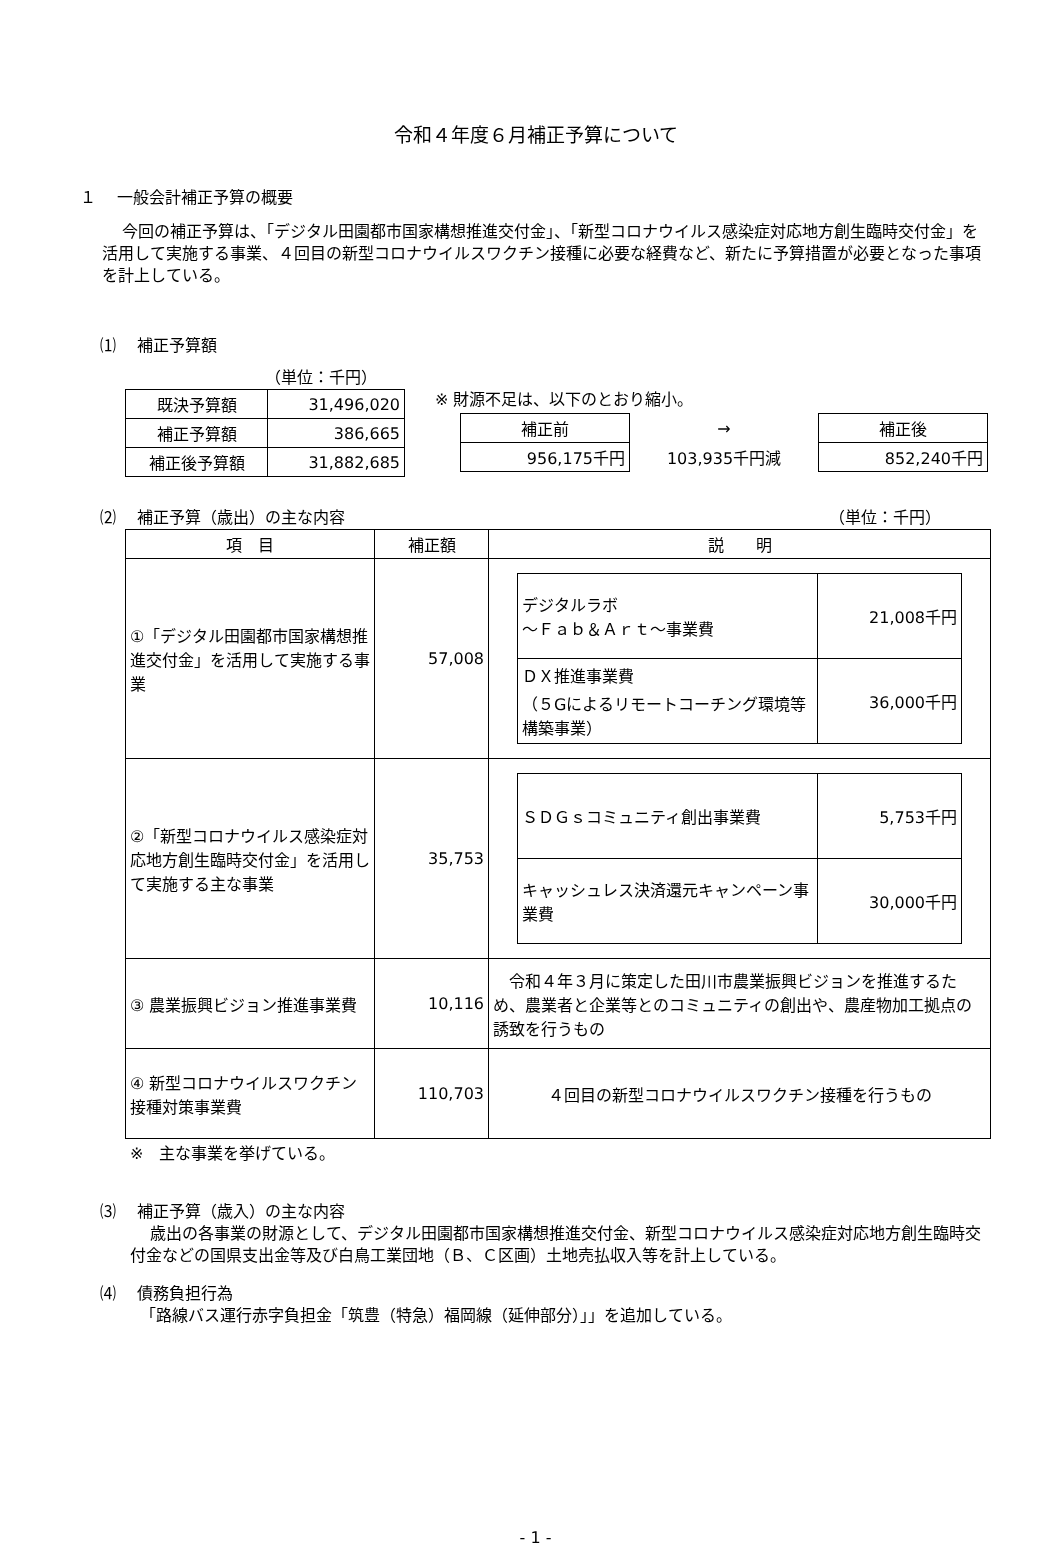令和４年度６月補正予算について
１　 一般会計補正予算の概要
今回の補正予算は、「デジタル田園都市国家構想推進交付金」、「新型コロナウイルス感染症対応地方創生臨時交付金」を活用して実施する事業、４回目の新型コロナウイルスワクチン接種に必要な経費など、新たに予算措置が必要となった事項を計上している。
⑴　 補正予算額
（単位：千円）
| 既決予算額 | 31,496,020 |
| 補正予算額 | 386,665 |
| 補正後予算額 | 31,882,685 |
※ 財源不足は、以下のとおり縮小。
| 補正前 | → | 補正後 |
| 956,175千円 | 103,935千円減 | 852,240千円 |
⑵　 補正予算（歳出）の主な内容 （単位：千円）
| 項 目 | 補正額 | 説 明 |
| --- | --- | --- |
| ①「デジタル田園都市国家構想推進交付金」を活用して実施する事業 | 57,008 | / デジタルラボ ～Ｆａｂ＆Ａｒｔ～事業費 / 21,008千円 / / ＤＸ推進事業費 （５Gによるリモートコーチング環境等構築事業） / 36,000千円 / |
| ②「新型コロナウイルス感染症対応地方創生臨時交付金」を活用して実施する主な事業 | 35,753 | / ＳＤＧｓコミュニティ創出事業費 / 5,753千円 / / キャッシュレス決済還元キャンペーン事業費 / 30,000千円 / |
| ③ 農業振興ビジョン推進事業費 | 10,116 | 令和４年３月に策定した田川市農業振興ビジョンを推進するため、農業者と企業等とのコミュニティの創出や、農産物加工拠点の誘致を行うもの |
| ④ 新型コロナウイルスワクチン接種対策事業費 | 110,703 | ４回目の新型コロナウイルスワクチン接種を行うもの |
※　主な事業を挙げている。
⑶　 補正予算（歳入）の主な内容
歳出の各事業の財源として、デジタル田園都市国家構想推進交付金、新型コロナウイルス感染症対応地方創生臨時交付金などの国県支出金等及び白鳥工業団地（Ｂ、Ｃ区画）土地売払収入等を計上している。
⑷　 債務負担行為
「路線バス運行赤字負担金「筑豊（特急）福岡線（延伸部分）」」を追加している。
- 1 -